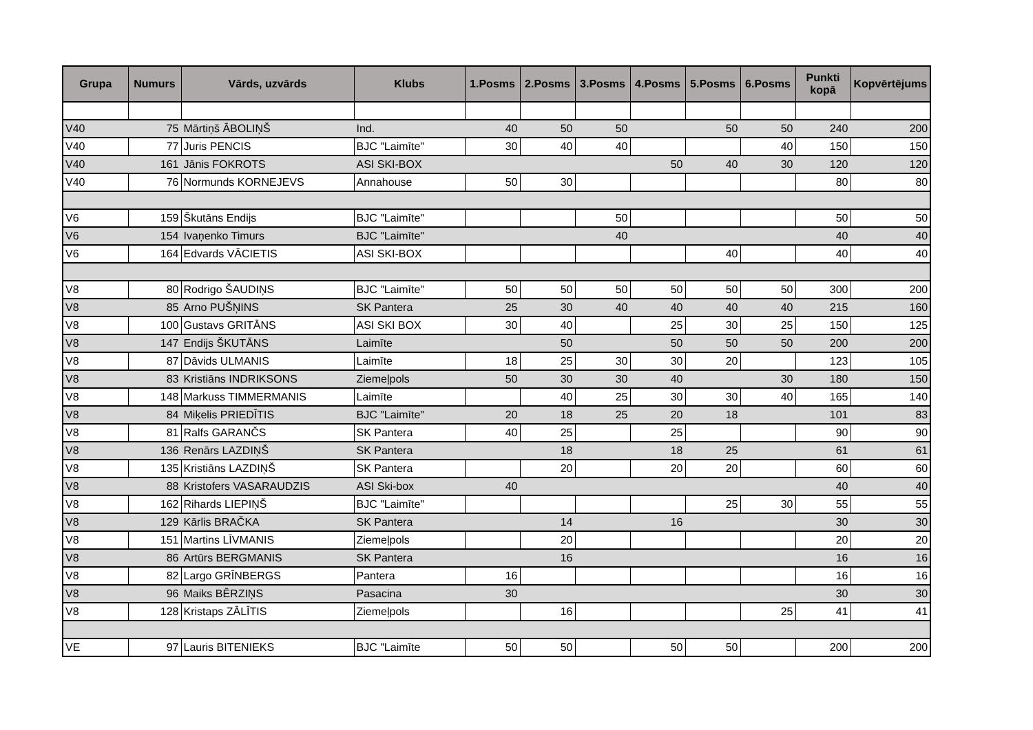| Grupa | Numurs | Vārds, uzvārds | Klubs | 1.Posms | 2.Posms | 3.Posms | 4.Posms | 5.Posms | 6.Posms | Punkti kopā | Kopvērtējums |
| --- | --- | --- | --- | --- | --- | --- | --- | --- | --- | --- | --- |
| V40 | 75 | Mārtiņš ĀBOLIŅŠ | Ind. | 40 | 50 | 50 | | 50 | 50 | 240 | 200 |
| V40 | 77 | Juris PENCIS | BJC "Laimīte" | 30 | 40 | 40 | | | 40 | 150 | 150 |
| V40 | 161 | Jānis FOKROTS | ASI SKI-BOX | | | | 50 | 40 | 30 | 120 | 120 |
| V40 | 76 | Normunds KORNEJEVS | Annahouse | 50 | 30 | | | | | 80 | 80 |
| V6 | 159 | Škutāns Endijs | BJC "Laimīte" | | | 50 | | | | 50 | 50 |
| V6 | 154 | Ivaņenko Timurs | BJC "Laimīte" | | | 40 | | | | 40 | 40 |
| V6 | 164 | Edvards VĀCIETIS | ASI SKI-BOX | | | | | 40 | | 40 | 40 |
| V8 | 80 | Rodrigo ŠAUDIŅS | BJC "Laimīte" | 50 | 50 | 50 | 50 | 50 | 50 | 300 | 200 |
| V8 | 85 | Arno PUŠŅINS | SK Pantera | 25 | 30 | 40 | 40 | 40 | 40 | 215 | 160 |
| V8 | 100 | Gustavs GRITĀNS | ASI SKI BOX | 30 | 40 | | 25 | 30 | 25 | 150 | 125 |
| V8 | 147 | Endijs ŠKUTĀNS | Laimīte | | 50 | | 50 | 50 | 50 | 200 | 200 |
| V8 | 87 | Dāvids ULMANIS | Laimīte | 18 | 25 | 30 | 30 | 20 | | 123 | 105 |
| V8 | 83 | Kristiāns INDRIKSONS | Ziemeļpols | 50 | 30 | 30 | 40 | | 30 | 180 | 150 |
| V8 | 148 | Markuss TIMMERMANIS | Laimīte | | 40 | 25 | 30 | 30 | 40 | 165 | 140 |
| V8 | 84 | Miķelis PRIEDĪTIS | BJC "Laimīte" | 20 | 18 | 25 | 20 | 18 | | 101 | 83 |
| V8 | 81 | Ralfs GARANČS | SK Pantera | 40 | 25 | | 25 | | | 90 | 90 |
| V8 | 136 | Renārs LAZDIŅŠ | SK Pantera | | 18 | | 18 | 25 | | 61 | 61 |
| V8 | 135 | Kristiāns LAZDIŅŠ | SK Pantera | | 20 | | 20 | 20 | | 60 | 60 |
| V8 | 88 | Kristofers VASARAUDZIS | ASI Ski-box | 40 | | | | | | 40 | 40 |
| V8 | 162 | Rihards LIEPIŅŠ | BJC "Laimīte" | | | | | 25 | 30 | 55 | 55 |
| V8 | 129 | Kārlis BRAČKA | SK Pantera | | 14 | | 16 | | | 30 | 30 |
| V8 | 151 | Martins LĪVMANIS | Ziemeļpols | | 20 | | | | | 20 | 20 |
| V8 | 86 | Artūrs BERGMANIS | SK Pantera | | 16 | | | | | 16 | 16 |
| V8 | 82 | Largo GRĪNBERGS | Pantera | 16 | | | | | | 16 | 16 |
| V8 | 96 | Maiks BĒRZIŅS | Pasacina | 30 | | | | | | 30 | 30 |
| V8 | 128 | Kristaps ZĀLĪTIS | Ziemeļpols | | 16 | | | | 25 | 41 | 41 |
| VE | 97 | Lauris BITENIEKS | BJC "Laimīte | 50 | 50 | | 50 | 50 | | 200 | 200 |